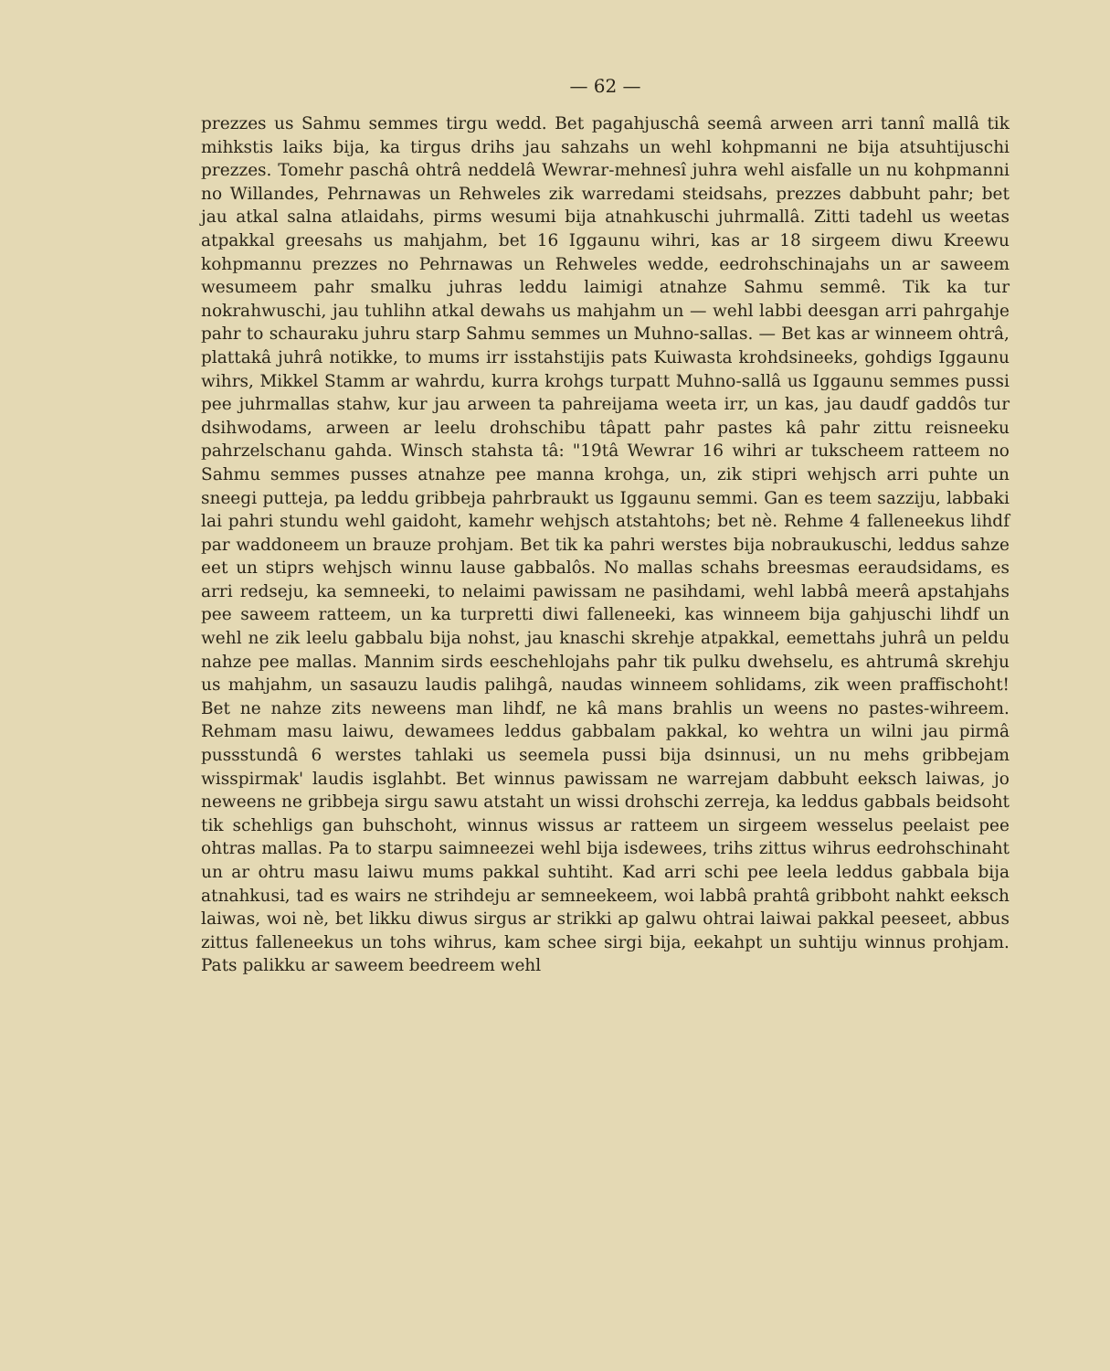— 62 —
prezzes us Sahmu semmes tirgu wedd. Bet pagahjuschâ seemâ arween arri tannî mallâ tik mihkstis laiks bija, ka tirgus drihs jau sahzahs un wehl kohpmanni ne bija atsuhtijuschi prezzes. Tomehr paschâ ohtrâ neddelâ Wewrar-mehnesî juhra wehl aisfalle un nu kohpmanni no Willandes, Pehrnawas un Rehweles zik warredami steidsahs, prezzes dabbuht pahr; bet jau atkal salna atlaidahs, pirms wesumi bija atnahkuschi juhrmallâ. Zitti tadehl us weetas atpakkal greesahs us mahjahm, bet 16 Iggaunu wihri, kas ar 18 sirgeem diwu Kreewu kohpmannu prezzes no Pehrnawas un Rehweles wedde, eedrohschinajahs un ar saweem wesumeem pahr smalku juhras leddu laimigi atnahze Sahmu semmê. Tik ka tur nokrahwuschi, jau tuhlihn atkal dewahs us mahjahm un — wehl labbi deesgan arri pahrgahje pahr to schauraku juhru starp Sahmu semmes un Muhno-sallas. — Bet kas ar winneem ohtrâ, plattakâ juhrâ notikke, to mums irr isstahstijis pats Kuiwasta krohdsineeks, gohdigs Iggaunu wihrs, Mikkel Stamm ar wahrdu, kurra krohgs turpatt Muhno-sallâ us Iggaunu semmes pussi pee juhrmallas stahw, kur jau arween ta pahreijama weeta irr, un kas, jau daudf gaddôs tur dsihwodams, arween ar leelu drohschibu tâpatt pahr pastes kâ pahr zittu reisneeku pahrzelschanu gahda. Winsch stahsta tâ: "19tâ Wewrar 16 wihri ar tukscheem ratteem no Sahmu semmes pusses atnahze pee manna krohga, un, zik stipri wehjsch arri puhte un sneegi putteja, pa leddu gribbeja pahrbraukt us Iggaunu semmi. Gan es teem sazziju, labbaki lai pahri stundu wehl gaidoht, kamehr wehjsch atstahtohs; bet nè. Rehme 4 falleneekus lihdf par waddoneem un brauze prohjam. Bet tik ka pahri werstes bija nobraukuschi, leddus sahze eet un stiprs wehjsch winnu lause gabbalôs. No mallas schahs breesmas eeraudsidams, es arri redseju, ka semneeki, to nelaimi pawissam ne pasihdami, wehl labbâ meerâ apstahjahs pee saweem ratteem, un ka turpretti diwi falleneeki, kas winneem bija gahjuschi lihdf un wehl ne zik leelu gabbalu bija nohst, jau knaschi skrehje atpakkal, eemettahs juhrâ un peldu nahze pee mallas. Mannim sirds eeschehlojahs pahr tik pulku dwehselu, es ahtrumâ skrehju us mahjahm, un sasauzu laudis palihgâ, naudas winneem sohlidams, zik ween praffischoht! Bet ne nahze zits neweens man lihdf, ne kâ mans brahlis un weens no pastes-wihreem. Rehmam masu laiwu, dewamees leddus gabbalam pakkal, ko wehtra un wilni jau pirmâ pussstundâ 6 werstes tahlaki us seemela pussi bija dsinnusi, un nu mehs gribbejam wisspirmak' laudis isglahbt. Bet winnus pawissam ne warrejam dabbuht eeksch laiwas, jo neweens ne gribbeja sirgu sawu atstaht un wissi drohschi zerreja, ka leddus gabbals beidsoht tik schehligs gan buhschoht, winnus wissus ar ratteem un sirgeem wesselus peelaist pee ohtras mallas. Pa to starpu saimneezei wehl bija isdewees, trihs zittus wihrus eedrohschinaht un ar ohtru masu laiwu mums pakkal suhtiht. Kad arri schi pee leela leddus gabbala bija atnahkusi, tad es wairs ne strihdeju ar semneekeem, woi labbâ prahtâ gribboht nahkt eeksch laiwas, woi nè, bet likku diwus sirgus ar strikki ap galwu ohtrai laiwai pakkal peeseet, abbus zittus falleneekus un tohs wihrus, kam schee sirgi bija, eekahpt un suhtiju winnus prohjam. Pats palikku ar saweem beedreem wehl